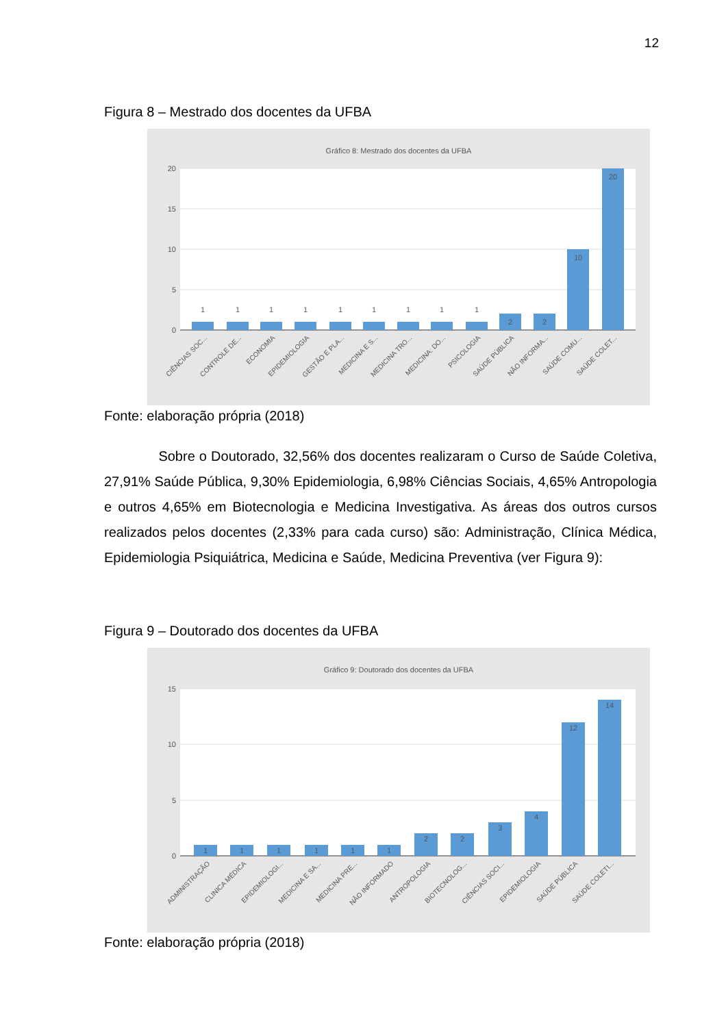12
Figura 8 – Mestrado dos docentes da UFBA
Gráfico 8: Mestrado dos docentes da UFBA
20
15
10
5
0
1
1
1
1
1
1
1
1
1
2
2
10
20
CIÊNCIAS SOC...
CONTROLE DE...
ECONOMIA
EPIDEMIOLOGIA
GESTÃO E PLA...
MEDICINA E S...
MEDICINA TRO...
MEDICINA: DO...
PSICOLOGIA
SAÚDE PÚBLICA
NÃO INFORMA...
SAÚDE COMU...
SAÚDE COLET...
Fonte: elaboração própria (2018)
Sobre o Doutorado, 32,56% dos docentes realizaram o Curso de Saúde Coletiva, 27,91% Saúde Pública, 9,30% Epidemiologia, 6,98% Ciências Sociais, 4,65% Antropologia e outros 4,65% em Biotecnologia e Medicina Investigativa. As áreas dos outros cursos realizados pelos docentes (2,33% para cada curso) são: Administração, Clínica Médica, Epidemiologia Psiquiátrica, Medicina e Saúde, Medicina Preventiva (ver Figura 9):
Figura 9 – Doutorado dos docentes da UFBA
Gráfico 9: Doutorado dos docentes da UFBA
15
10
5
0
1
1
1
1
1
1
2
2
3
4
12
14
ADMINISTRAÇÃO
CLINICA MÉDICA
EPIDEMIOLOGI...
MEDICINA E SA...
MEDICINA PRE...
NÃO INFORMADO
ANTROPOLOGIA
BIOTECNOLOG...
CIÊNCIAS SOCI...
EPIDEMIOLOGIA
SAÚDE PÚBLICA
SAÚDE COLETI...
Fonte: elaboração própria (2018)